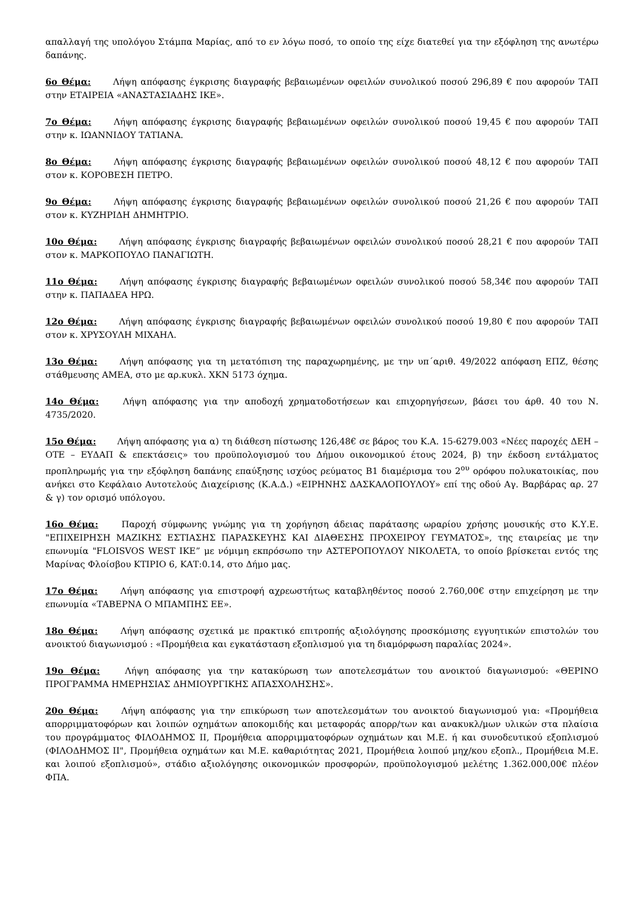απαλλαγή της υπολόγου Στάμπα Μαρίας, από το εν λόγω ποσό, το οποίο της είχε διατεθεί για την εξόφληση της ανωτέρω δαπάνης.
6ο Θέμα: Λήψη απόφασης έγκρισης διαγραφής βεβαιωμένων οφειλών συνολικού ποσού 296,89 € που αφορούν ΤΑΠ στην ΕΤΑΙΡΕΙΑ «ΑΝΑΣΤΑΣΙΑΔΗΣ ΙΚΕ».
7ο Θέμα: Λήψη απόφασης έγκρισης διαγραφής βεβαιωμένων οφειλών συνολικού ποσού 19,45 € που αφορούν ΤΑΠ στην κ. ΙΩΑΝΝΙΔΟΥ ΤΑΤΙΑΝΑ.
8ο Θέμα: Λήψη απόφασης έγκρισης διαγραφής βεβαιωμένων οφειλών συνολικού ποσού 48,12 € που αφορούν ΤΑΠ στον κ. ΚΟΡΟΒΕΣΗ ΠΕΤΡΟ.
9ο Θέμα: Λήψη απόφασης έγκρισης διαγραφής βεβαιωμένων οφειλών συνολικού ποσού 21,26 € που αφορούν ΤΑΠ στον κ. ΚΥΖΗΡΙΔΗ ΔΗΜΗΤΡΙΟ.
10ο Θέμα: Λήψη απόφασης έγκρισης διαγραφής βεβαιωμένων οφειλών συνολικού ποσού 28,21 € που αφορούν ΤΑΠ στον κ. ΜΑΡΚΟΠΟΥΛΟ ΠΑΝΑΓΙΩΤΗ.
11ο Θέμα: Λήψη απόφασης έγκρισης διαγραφής βεβαιωμένων οφειλών συνολικού ποσού 58,34€ που αφορούν ΤΑΠ στην κ. ΠΑΠΑΔΕΑ ΗΡΩ.
12ο Θέμα: Λήψη απόφασης έγκρισης διαγραφής βεβαιωμένων οφειλών συνολικού ποσού 19,80 € που αφορούν ΤΑΠ στον κ. ΧΡΥΣΟΥΛΗ ΜΙΧΑΗΛ.
13ο Θέμα: Λήψη απόφασης για τη μετατόπιση της παραχωρημένης, με την υπ΄αριθ. 49/2022 απόφαση ΕΠΖ, θέσης στάθμευσης ΑΜΕΑ, στο με αρ.κυκλ. ΧΚΝ 5173 όχημα.
14ο Θέμα: Λήψη απόφασης για την αποδοχή χρηματοδοτήσεων και επιχορηγήσεων, βάσει του άρθ. 40 του Ν. 4735/2020.
15ο Θέμα: Λήψη απόφασης για α) τη διάθεση πίστωσης 126,48€ σε βάρος του Κ.Α. 15-6279.003 «Νέες παροχές ΔΕΗ – ΟΤΕ – ΕΥΔΑΠ & επεκτάσεις» του προϋπολογισμού του Δήμου οικονομικού έτους 2024, β) την έκδοση εντάλματος προπληρωμής για την εξόφληση δαπάνης επαύξησης ισχύος ρεύματος Β1 διαμέρισμα του 2<sup>ου</sup> ορόφου πολυκατοικίας, που ανήκει στο Κεφάλαιο Αυτοτελούς Διαχείρισης (Κ.Α.Δ.) «ΕΙΡΗΝΗΣ ΔΑΣΚΑΛΟΠΟΥΛΟΥ» επί της οδού Αγ. Βαρβάρας αρ. 27 & γ) τον ορισμό υπόλογου.
16ο Θέμα: Παροχή σύμφωνης γνώμης για τη χορήγηση άδειας παράτασης ωραρίου χρήσης μουσικής στο Κ.Υ.Ε. "ΕΠΙΧΕΙΡΗΣΗ ΜΑΖΙΚΗΣ ΕΣΤΙΑΣΗΣ ΠΑΡΑΣΚΕΥΗΣ ΚΑΙ ΔΙΑΘΕΣΗΣ ΠΡΟΧΕΙΡΟΥ ΓΕΥΜΑΤΟΣ», της εταιρείας με την επωνυμία "FLOISVOS WEST IKE” με νόμιμη εκπρόσωπο την ΑΣΤΕΡΟΠΟΥΛΟΥ ΝΙΚΟΛΕΤΑ, το οποίο βρίσκεται εντός της Μαρίνας Φλοίσβου ΚΤΙΡΙΟ 6, ΚΑΤ:0.14, στο Δήμο μας.
17ο Θέμα: Λήψη απόφασης για επιστροφή αχρεωστήτως καταβληθέντος ποσού 2.760,00€ στην επιχείρηση με την επωνυμία «ΤΑΒΕΡΝΑ Ο ΜΠΑΜΠΗΣ ΕΕ».
18ο Θέμα: Λήψη απόφασης σχετικά με πρακτικό επιτροπής αξιολόγησης προσκόμισης εγγυητικών επιστολών του ανοικτού διαγωνισμού : «Προμήθεια και εγκατάσταση εξοπλισμού για τη διαμόρφωση παραλίας 2024».
19ο Θέμα: Λήψη απόφασης για την κατακύρωση των αποτελεσμάτων του ανοικτού διαγωνισμού: «ΘΕΡΙΝΟ ΠΡΟΓΡΑΜΜΑ ΗΜΕΡΗΣΙΑΣ ΔΗΜΙΟΥΡΓΙΚΗΣ ΑΠΑΣΧΟΛΗΣΗΣ».
20ο Θέμα: Λήψη απόφασης για την επικύρωση των αποτελεσμάτων του ανοικτού διαγωνισμού για: «Προμήθεια απορριμματοφόρων και λοιπών οχημάτων αποκομιδής και μεταφοράς απορρ/των και ανακυκλ/μων υλικών στα πλαίσια του προγράμματος ΦΙΛΟΔΗΜΟΣ ΙΙ, Προμήθεια απορριμματοφόρων οχημάτων και Μ.Ε. ή και συνοδευτικού εξοπλισμού (ΦΙΛΟΔΗΜΟΣ ΙΙ", Προμήθεια οχημάτων και Μ.Ε. καθαριότητας 2021, Προμήθεια λοιπού μηχ/κου εξοπλ., Προμήθεια Μ.Ε. και λοιπού εξοπλισμού», στάδιο αξιολόγησης οικονομικών προσφορών, προϋπολογισμού μελέτης 1.362.000,00€ πλέον ΦΠΑ.